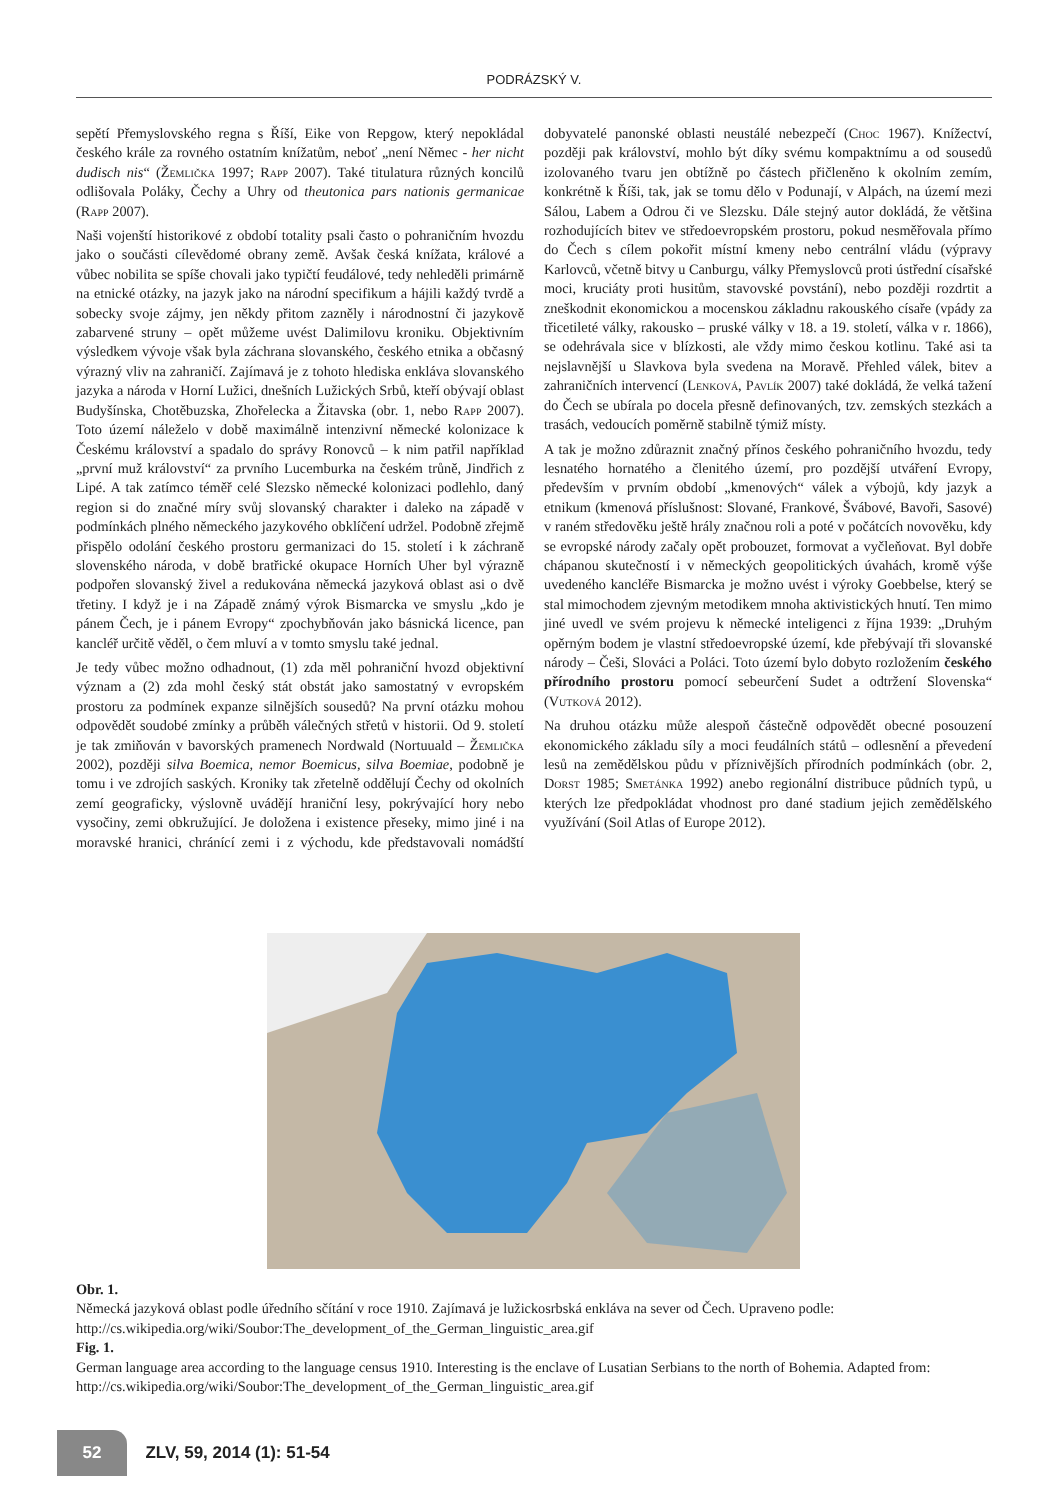PODRÁZSKÝ V.
sepětí Přemyslovského regna s Říší, Eike von Repgow, který nepokládal českého krále za rovného ostatním knížatům, neboť „není Němec - her nicht dudisch nis“ (Žemlička 1997; Rapp 2007). Také titulatura různých koncilů odlišovala Poláky, Čechy a Uhry od theutonica pars nationis germanicae (Rapp 2007).
Naši vojenští historikové z období totality psali často o pohraničním hvozdu jako o součásti cílevědomé obrany země. Avšak česká knížata, králové a vůbec nobilita se spíše chovali jako typičtí feudálové, tedy nehleděli primárně na etnické otázky, na jazyk jako na národní specifikum a hájili každý tvrdě a sobecky svoje zájmy, jen někdy přitom zazněly i národnostní či jazykově zabarvené struny – opět můžeme uvést Dalimilovu kroniku. Objektivním výsledkem vývoje však byla záchrana slovanského, českého etnika a občasný výrazný vliv na zahraničí. Zajímavá je z tohoto hlediska enkláva slovanského jazyka a národa v Horní Lužici, dnešních Lužických Srbů, kteří obývají oblast Budyšínska, Chotěbuzska, Zhořelecka a Žitavska (obr. 1, nebo Rapp 2007). Toto území náleželo v době maximálně intenzivní německé kolonizace k Českému království a spadalo do správy Ronovců – k nim patřil například „první muž království“ za prvního Lucemburka na českém trůně, Jindřich z Lipé. A tak zatímco téměř celé Slezsko německé kolonizaci podlehlo, daný region si do značné míry svůj slovanský charakter i daleko na západě v podmínkách plného německého jazykového obklíčení udržel. Podobně zřejmě přispělo odolání českého prostoru germanizaci do 15. století i k záchraně slovenského národa, v době bratřické okupace Horních Uher byl výrazně podpořen slovanský živel a redukována německá jazyková oblast asi o dvě třetiny. I když je i na Západě známý výrok Bismarcka ve smyslu „kdo je pánem Čech, je i pánem Evropy“ zpochybňován jako básnická licence, pan kancléř určitě věděl, o čem mluví a v tomto smyslu také jednal.
Je tedy vůbec možno odhadnout, (1) zda měl pohraniční hvozd objektivní význam a (2) zda mohl český stát obstát jako samostatný v evropském prostoru za podmínek expanze silnějších sousedů? Na první otázku mohou odpovědět soudobé zmínky a průběh válečných střetů v historii. Od 9. století je tak zmiňován v bavorských pramenech Nordwald (Nortuuald – Žemlička 2002), později silva Boemica, nemor Boemicus, silva Boemiae, podobně je tomu i ve zdrojích saských. Kroniky tak zřetelně oddělují Čechy od okolních zemí geograficky, výslovně uvádějí hraniční lesy, pokrývající hory nebo vysočiny, zemi obkružující. Je doložena i existence přeseky, mimo jiné i na moravské hranici, chránící zemi i z východu, kde představovali nomádští dobyvatelé panonské oblasti neustálé nebezpečí (Choc 1967). Knížectví, později pak království, mohlo být díky svému kompaktnímu a od sousedů izolovaného tvaru jen obtížně po částech přičleněno k okolním zemím, konkrétně k Říši, tak, jak se tomu dělo v Podunají, v Alpách, na území mezi Sálou, Labem a Odrou či ve Slezsku. Dále stejný autor dokládá, že většina rozhodujících bitev ve středoevropském prostoru, pokud nesměřovala přímo do Čech s cílem pokořit místní kmeny nebo centrální vládu (výpravy Karlovců, včetně bitvy u Canburgu, války Přemyslovců proti ústřední císařské moci, kruciáty proti husitům, stavovské povstání), nebo později rozdrtit a zneškodnit ekonomickou a mocenskou základnu rakouského císaře (vpády za třicetileté války, rakousko – pruské války v 18. a 19. století, válka v r. 1866), se odehrávala sice v blízkosti, ale vždy mimo českou kotlinu. Také asi ta nejslavnější u Slavkova byla svedena na Moravě. Přehled válek, bitev a zahraničních intervencí (Lenková, Pavlík 2007) také dokládá, že velká tažení do Čech se ubírala po docela přesně definovaných, tzv. zemských stezkách a trasách, vedoucích poměrně stabilně týmiž místy.
A tak je možno zdůraznit značný přínos českého pohraničního hvozdu, tedy lesnatého hornatého a členitého území, pro pozdější utváření Evropy, především v prvním období „kmenových“ válek a výbojů, kdy jazyk a etnikum (kmenová příslušnost: Slované, Frankové, Švábové, Bavoři, Sasové) v raném středověku ještě hrály značnou roli a poté v počátcích novověku, kdy se evropské národy začaly opět probouzet, formovat a vyčleňovat. Byl dobře chápanou skutečností i v německých geopolitických úvahách, kromě výše uvedeného kancléře Bismarcka je možno uvést i výroky Goebbelse, který se stal mimochodem zjevným metodikem mnoha aktivistických hnutí. Ten mimo jiné uvedl ve svém projevu k německé inteligenci z října 1939: „Druhým opěrným bodem je vlastní středoevropské území, kde přebývají tři slovanské národy – Češi, Slováci a Poláci. Toto území bylo dobyto rozložením českého přírodního prostoru pomocí sebeurčení Sudet a odtržení Slovenska“ (Vutková 2012).
Na druhou otázku může alespoň částečně odpovědět obecné posouzení ekonomického základu síly a moci feudálních států – odlesnění a převedení lesů na zemědělskou půdu v příznivějších přírodních podmínkách (obr. 2, Dorst 1985; Smetánka 1992) anebo regionální distribuce půdních typů, u kterých lze předpokládat vhodnost pro dané stadium jejich zemědělského využívání (Soil Atlas of Europe 2012).
Obr. 1.
Německá jazyková oblast podle úředního sčítání v roce 1910. Zajímavá je lužickosrbská enkláva na sever od Čech. Upraveno podle: http://cs.wikipedia.org/wiki/Soubor:The_development_of_the_German_linguistic_area.gif
Fig. 1.
German language area according to the language census 1910. Interesting is the enclave of Lusatian Serbians to the north of Bohemia. Adapted from: http://cs.wikipedia.org/wiki/Soubor:The_development_of_the_German_linguistic_area.gif
52 ZLV, 59, 2014 (1): 51-54